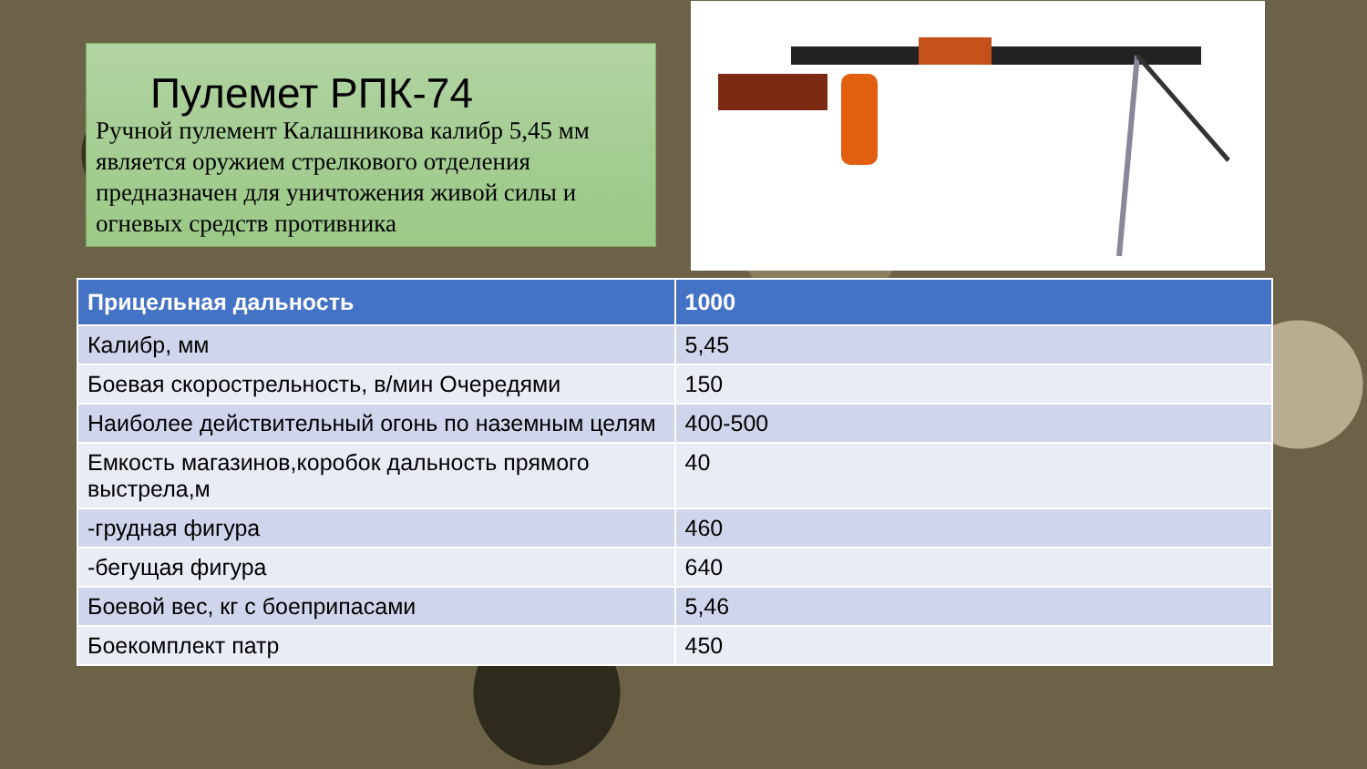Пулемет РПК-74
Ручной пулемент Калашникова калибр 5,45 мм является оружием стрелкового отделения предназначен для уничтожения живой силы и огневых средств противника
| Прицельная дальность | 1000 |
| --- | --- |
| Калибр, мм | 5,45 |
| Боевая скорострельность, в/мин Очередями | 150 |
| Наиболее действительный огонь по наземным целям | 400-500 |
| Емкость магазинов,коробок дальность прямого выстрела,м | 40 |
| -грудная фигура | 460 |
| -бегущая фигура | 640 |
| Боевой вес, кг с боеприпасами | 5,46 |
| Боекомплект патр | 450 |